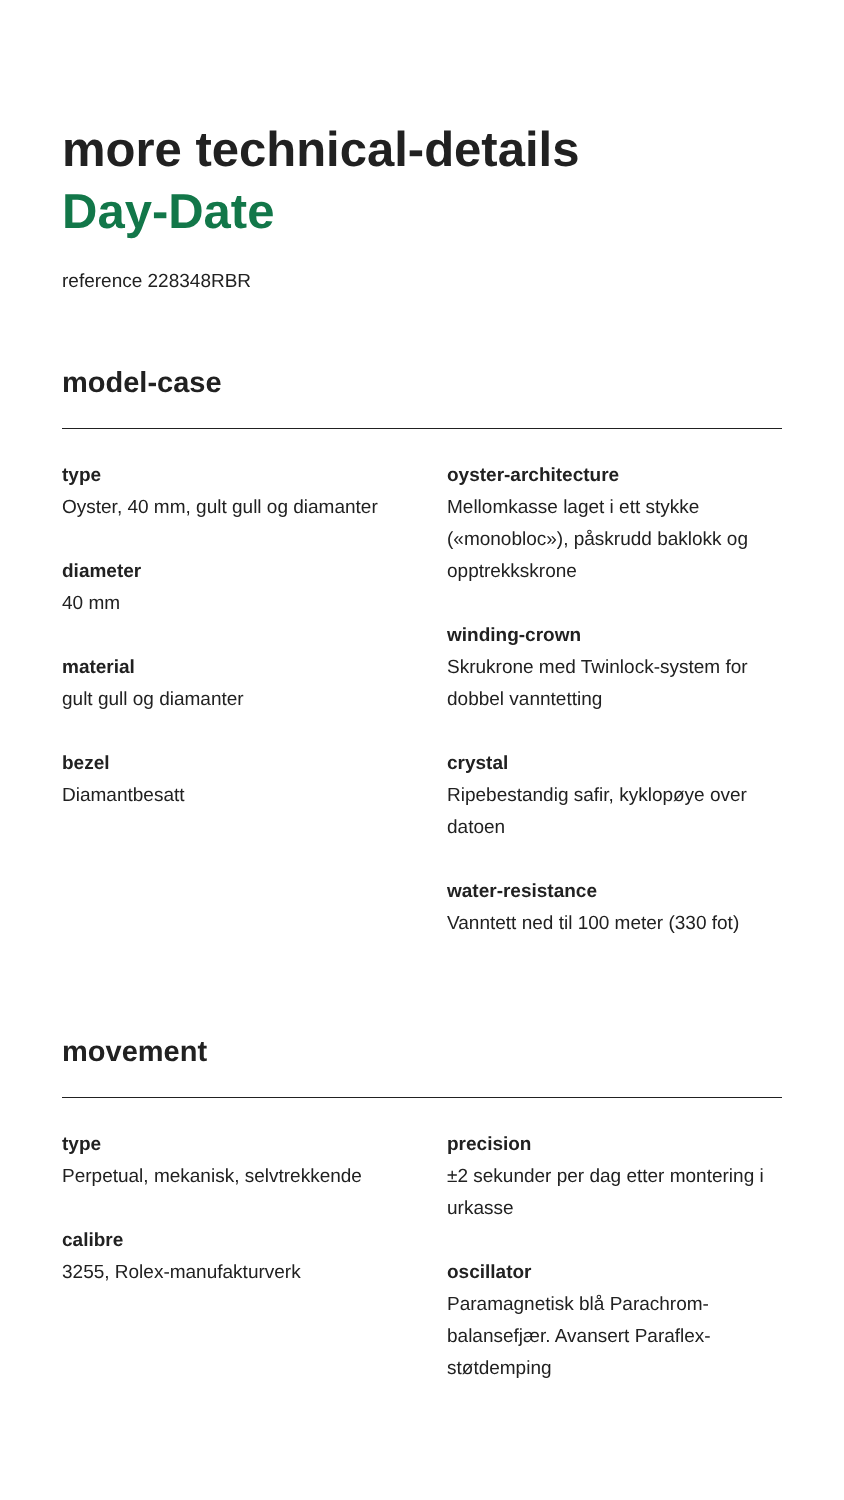more technical-details
Day-Date
reference 228348RBR
model-case
type
Oyster, 40 mm, gult gull og diamanter
diameter
40 mm
material
gult gull og diamanter
bezel
Diamantbesatt
oyster-architecture
Mellomkasse laget i ett stykke («monobloc»), påskrudd baklokk og opptrekkskrone
winding-crown
Skrukrone med Twinlock-system for dobbel vanntetting
crystal
Ripebestandig safir, kyklopøye over datoen
water-resistance
Vanntett ned til 100 meter (330 fot)
movement
type
Perpetual, mekanisk, selvtrekkende
calibre
3255, Rolex-manufakturverk
precision
±2 sekunder per dag etter montering i urkasse
oscillator
Paramagnetisk blå Parachrom-balansefjær. Avansert Paraflex-støtdemping